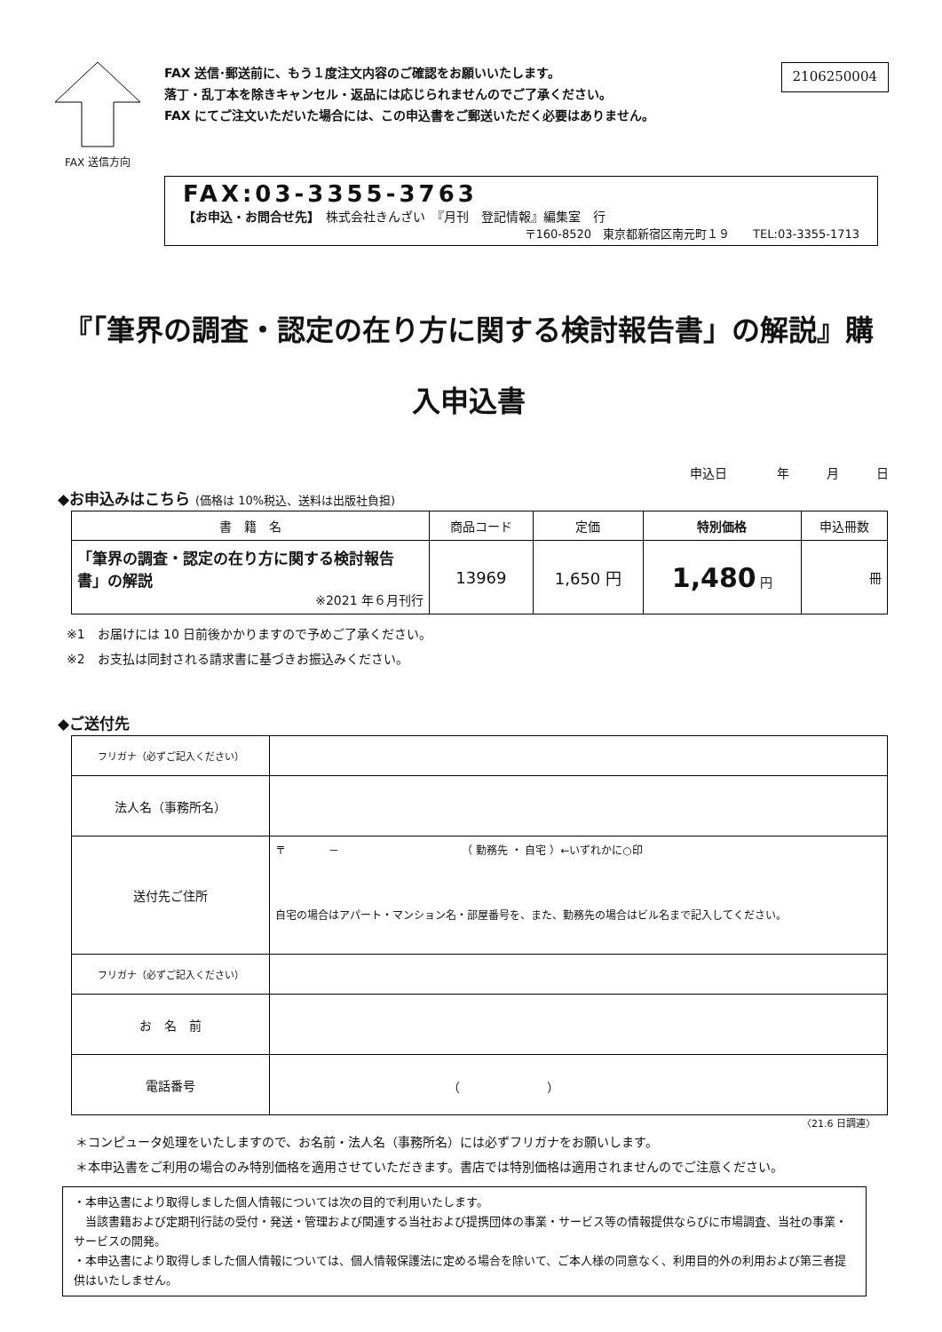FAX 送信方向
FAX 送信･郵送前に、もう１度注文内容のご確認をお願いいたします。
落丁・乱丁本を除きキャンセル・返品には応じられませんのでご了承ください。
FAX にてご注文いただいた場合には、この申込書をご郵送いただく必要はありません。
2106250004
FAX:03-3355-3763
【お申込・お問合せ先】　株式会社きんざい　『月刊　登記情報』編集室　行
〒160-8520　東京都新宿区南元町１９　　TEL:03-3355-1713
『「筆界の調査・認定の在り方に関する検討報告書」の解説』購
入申込書
申込日　　　　年　　　月　　　日
◆お申込みはこちら (価格は 10%税込、送料は出版社負担)
| 書 籍 名 | 商品コード | 定価 | 特別価格 | 申込冊数 |
| --- | --- | --- | --- | --- |
| 「筆界の調査・認定の在り方に関する検討報告書」の解説 ※2021 年６月刊行 | 13969 | 1,650 円 | 1,480 円 | 冊 |
※1　お届けには 10 日前後かかりますので予めご了承ください。
※2　お支払は同封される請求書に基づきお振込みください。
◆ご送付先
| フリガナ（必ずご記入ください） | |
| 法人名（事務所名） | |
| 送付先ご住所 | 〒 － （ 勤務先 ・ 自宅 ）←いずれかに○印 自宅の場合はアパート・マンション名・部屋番号を、また、勤務先の場合はビル名まで記入してください。 |
| フリガナ（必ずご記入ください） | |
| お 名 前 | |
| 電話番号 | （ ） |
〈21.6 日調連〉
＊コンピュータ処理をいたしますので、お名前・法人名（事務所名）には必ずフリガナをお願いします。
＊本申込書をご利用の場合のみ特別価格を適用させていただきます。書店では特別価格は適用されませんのでご注意ください。
・本申込書により取得しました個人情報については次の目的で利用いたします。
　当該書籍および定期刊行誌の受付・発送・管理および関連する当社および提携団体の事業・サービス等の情報提供ならびに市場調査、当社の事業・サービスの開発。
・本申込書により取得しました個人情報については、個人情報保護法に定める場合を除いて、ご本人様の同意なく、利用目的外の利用および第三者提供はいたしません。